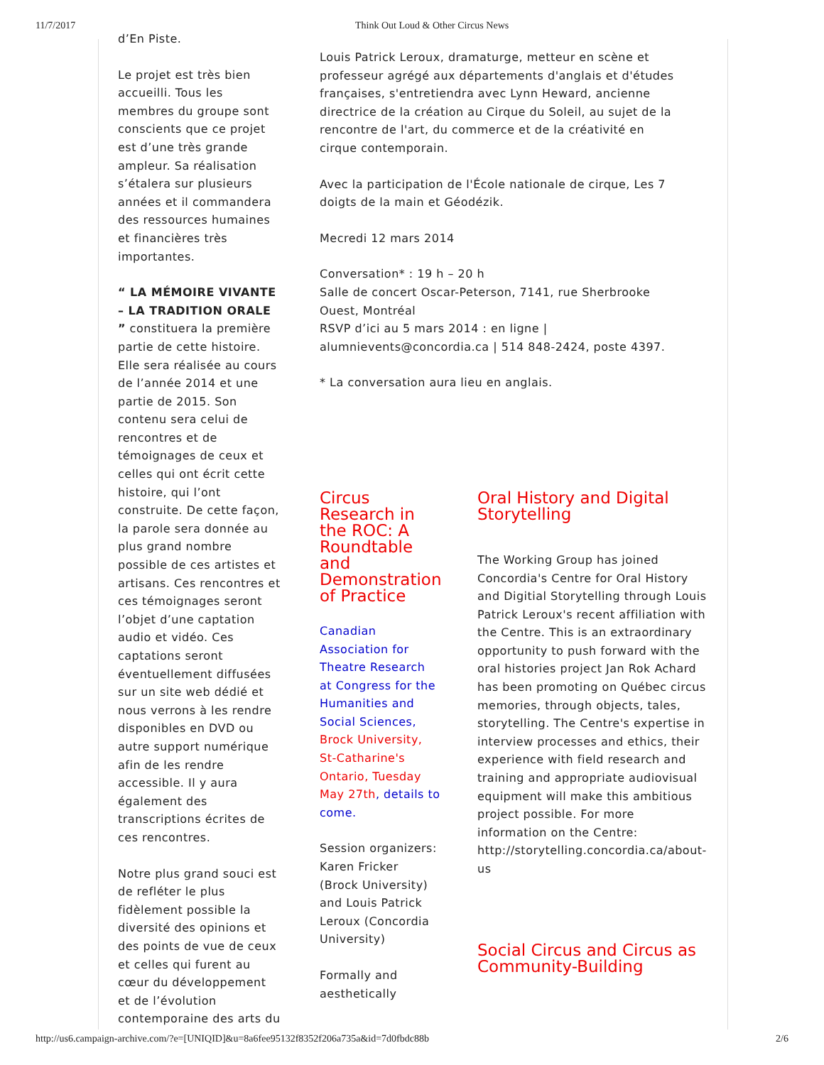11/7/2017 Think Out Loud & Other Circus News
d’En Piste.
Le projet est très bien accueilli. Tous les membres du groupe sont conscients que ce projet est d’une très grande ampleur. Sa réalisation s’étalera sur plusieurs années et il commandera des ressources humaines et financières très importantes.
“ LA MÉMOIRE VIVANTE – LA TRADITION ORALE ” constituera la première partie de cette histoire. Elle sera réalisée au cours de l’année 2014 et une partie de 2015. Son contenu sera celui de rencontres et de témoignages de ceux et celles qui ont écrit cette histoire, qui l’ont construite. De cette façon, la parole sera donnée au plus grand nombre possible de ces artistes et artisans. Ces rencontres et ces témoignages seront l’objet d’une captation audio et vidéo. Ces captations seront éventuellement diffusées sur un site web dédié et nous verrons à les rendre disponibles en DVD ou autre support numérique afin de les rendre accessible. Il y aura également des transcriptions écrites de ces rencontres.
Notre plus grand souci est de refléter le plus fidèlement possible la diversité des opinions et des points de vue de ceux et celles qui furent au cœur du développement et de l’évolution contemporaine des arts du
Louis Patrick Leroux, dramaturge, metteur en scène et professeur agrégé aux départements d'anglais et d'études françaises, s'entretiendra avec Lynn Heward, ancienne directrice de la création au Cirque du Soleil, au sujet de la rencontre de l'art, du commerce et de la créativité en cirque contemporain.
Avec la participation de l'École nationale de cirque, Les 7 doigts de la main et Géodézik.
Mecredi 12 mars 2014
Conversation* : 19 h – 20 h
Salle de concert Oscar-Peterson, 7141, rue Sherbrooke Ouest, Montréal
RSVP d’ici au 5 mars 2014 : en ligne | alumnievents@concordia.ca | 514 848-2424, poste 4397.
* La conversation aura lieu en anglais.
Circus Research in the ROC: A Roundtable and Demonstration of Practice
Canadian Association for Theatre Research at Congress for the Humanities and Social Sciences, Brock University, St-Catharine's Ontario, Tuesday May 27th, details to come.
Session organizers: Karen Fricker (Brock University) and Louis Patrick Leroux (Concordia University)
Formally and aesthetically
Oral History and Digital Storytelling
The Working Group has joined Concordia's Centre for Oral History and Digitial Storytelling through Louis Patrick Leroux's recent affiliation with the Centre. This is an extraordinary opportunity to push forward with the oral histories project Jan Rok Achard has been promoting on Québec circus memories, through objects, tales, storytelling. The Centre's expertise in interview processes and ethics, their experience with field research and training and appropriate audiovisual equipment will make this ambitious project possible. For more information on the Centre: http://storytelling.concordia.ca/about-us
Social Circus and Circus as Community-Building
http://us6.campaign-archive.com/?e=[UNIQID]&u=8a6fee95132f8352f206a735a&id=7d0fbdc88b 2/6